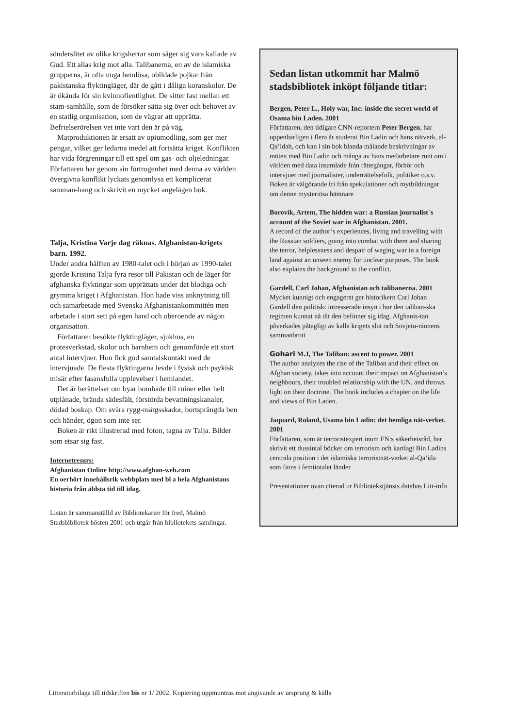sönderslitet av olika krigsherrar som säger sig vara kallade av Gud. Ett allas krig mot alla. Talibanerna, en av de islamiska grupperna, är ofta unga hemlösa, obildade pojkar från pakistanska flyktingläger, där de gått i dåliga koranskolor. De är ökända för sin kvinnofientlighet. De sitter fast mellan ett stam-samhälle, som de försöker sätta sig över och behovet av en statlig organisation, som de vägrar att upprätta. Befrielserörelsen vet inte vart den är på väg.
Matproduktionen är ersatt av opiumodling, som ger mer pengar, vilket ger ledarna medel att fortsätta kriget. Konflikten har vida förgreningar till ett spel om gas- och oljeledningar. Författaren har genom sin förtrogenhet med denna av världen övergivna konflikt lyckats genomlysa ett komplicerat samman-hang och skrivit en mycket angelägen bok.
Talja, Kristina Varje dag räknas. Afghanistan-krigets barn. 1992.
Under andra hälften av 1980-talet och i början av 1990-talet gjorde Kristina Talja fyra resor till Pakistan och de läger för afghanska flyktingar som upprättats under det blodiga och grymma kriget i Afghanistan. Hon hade viss anknytning till och samarbetade med Svenska Afghanistankommittén men arbetade i stort sett på egen hand och oberoende av någon organisation.
Författaren besökte flyktingläger, sjukhus, en protesverkstad, skolor och barnhem och genomförde ett stort antal intervjuer. Hon fick god samtalskontakt med de intervjuade. De flesta flyktingarna levde i fysisk och psykisk misär efter fasansfulla upplevelser i hemlandet.
Det är berättelser om byar bombade till ruiner eller helt utplånade, brända sädesfält, förstörda bevattningskanaler, dödad boskap. Om svåra rygg-märgsskador, bortsprängda ben och händer, ögon som inte ser.
Boken är rikt illustrerad med foton, tagna av Talja. Bilder som etsar sig fast.
Internetresurs:
Afghanistan Online http://www.afghan-web.com
En oerhört innehållsrik webbplats med bl a hela Afghanistans historia från äldsta tid till idag.
Listan är sammanställd av Bibliotekarier för fred, Malmö Stadsbibliotek hösten 2001 och utgår från bibliotekets samlingar.
Sedan listan utkommit har Malmö stadsbibliotek inköpt följande titlar:
Bergen, Peter L., Holy war, Inc: inside the secret world of Osama bin Laden. 2001
Författaren, den tidigare CNN-reportern Peter Bergen, har uppenbarligen i flera år studerat Bin Ladin och hans nätverk, al-Qa’idah, och kan i sin bok blanda målande beskrivningar av möten med Bin Ladin och många av hans medarbetare runt om i världen med data insamlade från rättegångar, förhör och intervjuer med journalister, underrättelsefolk, politiker o.s.v. Boken är välgörande fri från spekulationer och mytbildningar om denne mysteriösa hämnare
Borovik, Artem, The hidden war: a Russian journalist´s account of the Soviet war in Afghanistan. 2001.
A record of the author’s experiences, living and travelling with the Russian soldiers, going into combat with them and sharing the terror, helplessness and despair of waging war in a foreign land against an unseen enemy for unclear purposes. The book also explains the background to the conflict.
Gardell, Carl Johan, Afghanistan och talibanerna. 2001
Mycket kunnigt och engagerat ger historikern Carl Johan Gardell den politiskt intresserade insyn i hur den taliban-ska regimen kunnat nå dit den befinner sig idag. Afghanis-tan påverkades påtagligt av kalla krigets slut och Sovjetu-nionens sammanbrott
Gohari M.J, The Taliban: ascent to power. 2001
The author analyzes the rise of the Taliban and their effect on Afghan society, takes into account their impact on Afghanistan’s neighbours, their troubled relationship with the UN, and throws light on their doctrine. The book includes a chapter on the life and views of Bin Laden.
Jaquard, Roland, Usama bin Ladin: det hemliga nät-verket. 2001
Författaren, som är terroristexpert inom FN:s säkerhetsråd, har skrivit ett dussintal böcker om terrorism och kartlagt Bin Ladins centrala position i det islamiska terroristnät-verket al-Qa’ida som finns i femtiotalet länder
Presentationer ovan citerad ur Bibliotekstjänsts databas Litt-info
Litteraturbilaga till tidskriften bis nr 1/ 2002. Kopiering uppmuntras mot angivande av ursprung & källa